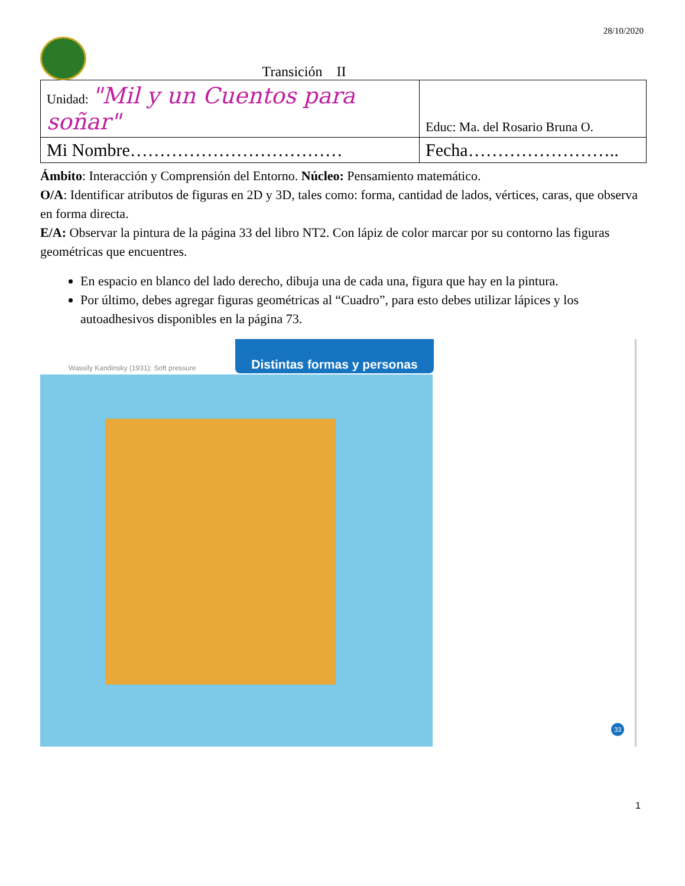28/10/2020
Transición II
| Unidad: "Mil y un Cuentos para soñar" | Educ: Ma. del Rosario Bruna O. |
| Mi Nombre……………………………… | Fecha…………………….. |
Ámbito: Interacción y Comprensión del Entorno. Núcleo: Pensamiento matemático.
O/A: Identificar atributos de figuras en 2D y 3D, tales como: forma, cantidad de lados, vértices, caras, que observa en forma directa.
E/A: Observar la pintura de la página 33 del libro NT2. Con lápiz de color marcar por su contorno las figuras geométricas que encuentres.
En espacio en blanco del lado derecho, dibuja una de cada una, figura que hay en la pintura.
Por último, debes agregar figuras geométricas al “Cuadro”, para esto debes utilizar lápices y los autoadhesivos disponibles en la página 73.
Wassily Kandinsky (1931): Soft pressure
Distintas formas y personas
33
1